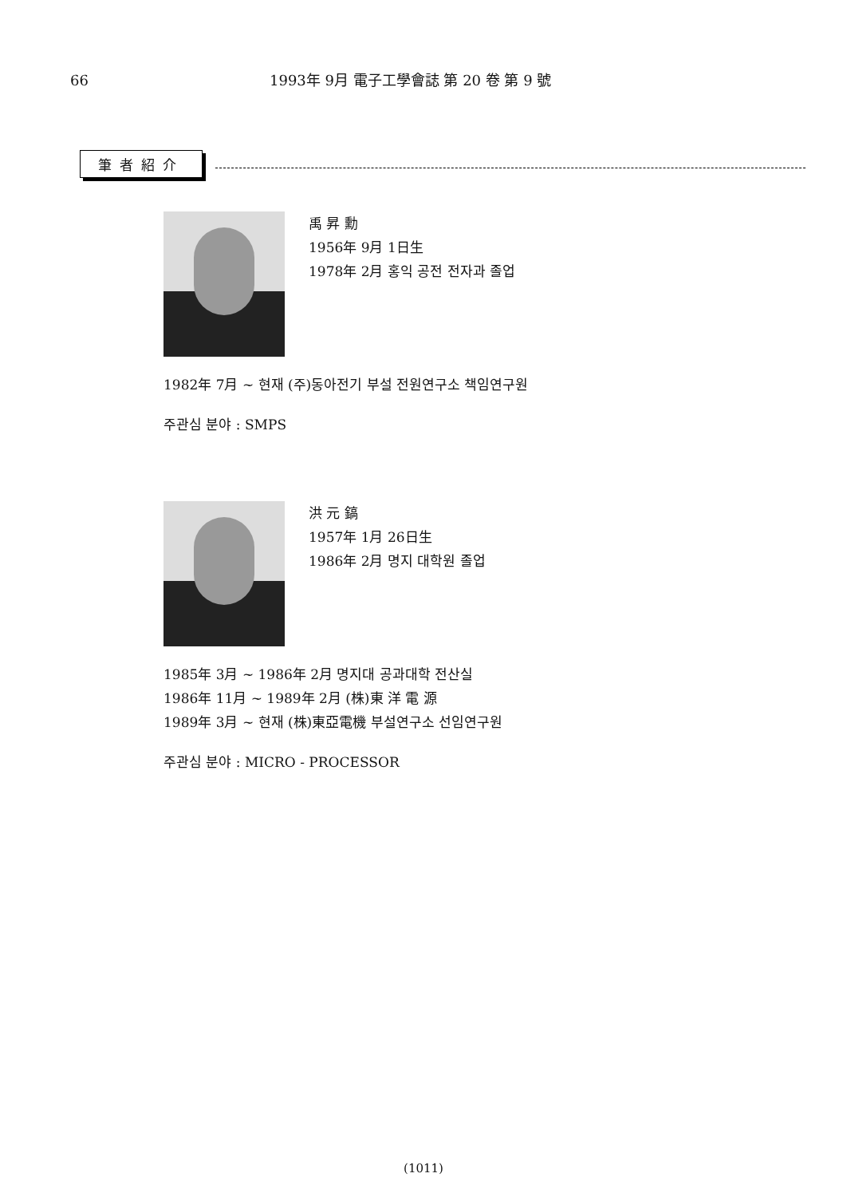66 1993年 9月 電子工學會誌 第 20 卷 第 9 號
筆者紹介
禹 昇 勳
1956年 9月 1日生
1978年 2月 홍익 공전 전자과 졸업
1982年 7月 ~ 현재 (주)동아전기 부설 전원연구소 책임연구원
주관심 분야 : SMPS
洪 元 鎬
1957年 1月 26日生
1986年 2月 명지 대학원 졸업
1985年 3月 ~ 1986年 2月 명지대 공과대학 전산실
1986年 11月 ~ 1989年 2月 (株)東 洋 電 源
1989年 3月 ~ 현재 (株)東亞電機 부설연구소 선임연구원
주관심 분야 : MICRO - PROCESSOR
(1011)